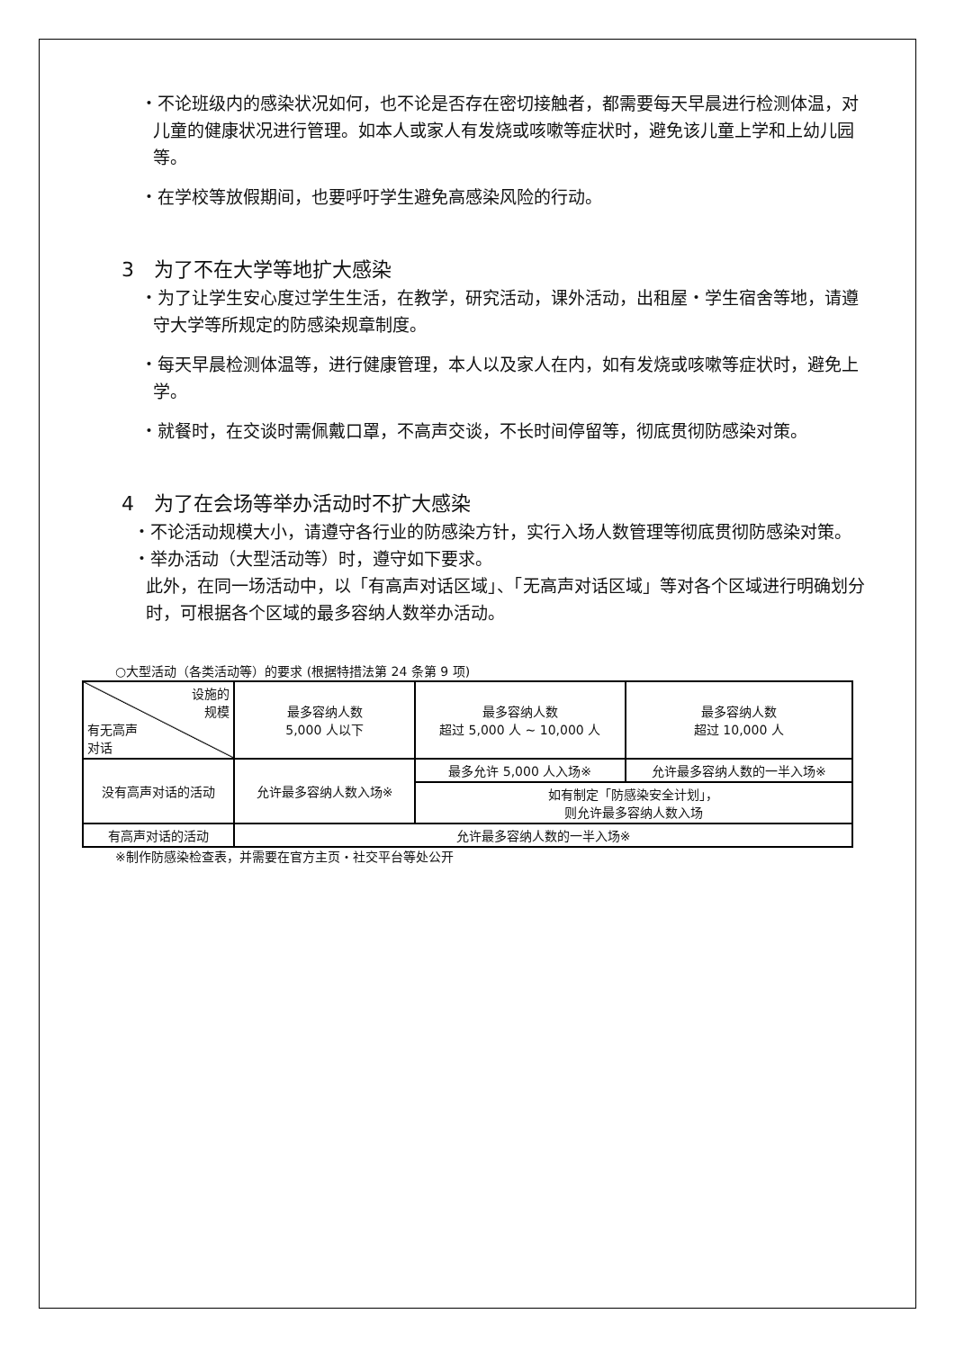・不论班级内的感染状况如何，也不论是否存在密切接触者，都需要每天早晨进行检测体温，对儿童的健康状况进行管理。如本人或家人有发烧或咳嗽等症状时，避免该儿童上学和上幼儿园等。
・在学校等放假期间，也要呼吁学生避免高感染风险的行动。
3　为了不在大学等地扩大感染
・为了让学生安心度过学生生活，在教学，研究活动，课外活动，出租屋・学生宿舍等地，请遵守大学等所规定的防感染规章制度。
・每天早晨检测体温等，进行健康管理，本人以及家人在内，如有发烧或咳嗽等症状时，避免上学。
・就餐时，在交谈时需佩戴口罩，不高声交谈，不长时间停留等，彻底贯彻防感染对策。
4　为了在会场等举办活动时不扩大感染
・不论活动规模大小，请遵守各行业的防感染方针，实行入场人数管理等彻底贯彻防感染对策。
・举办活动（大型活动等）时，遵守如下要求。
此外，在同一场活动中，以「有高声对话区域」、「无高声对话区域」等对各个区域进行明确划分时，可根据各个区域的最多容纳人数举办活动。
○大型活动（各类活动等）的要求 (根据特措法第 24 条第 9 项)
| 设施的 规模 有无高声 对话 | 最多容纳人数 5,000 人以下 | 最多容纳人数 超过 5,000 人 ~ 10,000 人 | 最多容纳人数 超过 10,000 人 |
| 没有高声对话的活动 | 允许最多容纳人数入场※ | 最多允许 5,000 人入场※ | 允许最多容纳人数的一半入场※ |
| | | 如有制定「防感染安全计划」， 则允许最多容纳人数入场 | |
| 有高声对话的活动 | 允许最多容纳人数的一半入场※ | | |
※制作防感染检查表，并需要在官方主页・社交平台等处公开